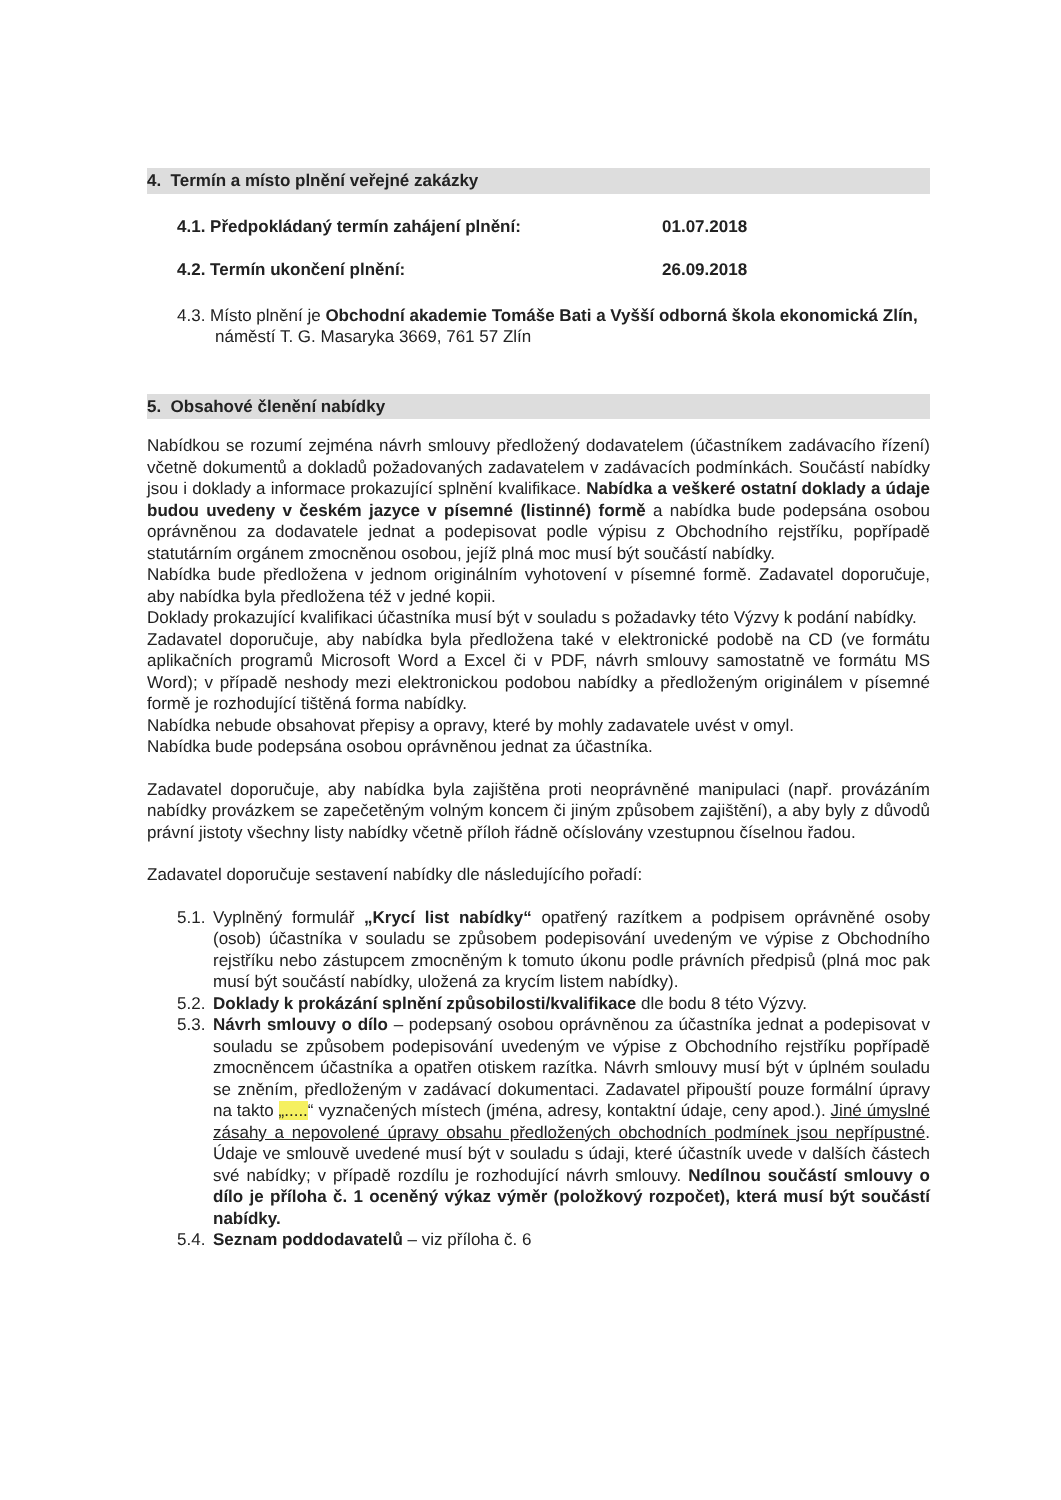4. Termín a místo plnění veřejné zakázky
4.1. Předpokládaný termín zahájení plnění: 01.07.2018
4.2. Termín ukončení plnění: 26.09.2018
4.3. Místo plnění je Obchodní akademie Tomáše Bati a Vyšší odborná škola ekonomická Zlín, náměstí T. G. Masaryka 3669, 761 57 Zlín
5. Obsahové členění nabídky
Nabídkou se rozumí zejména návrh smlouvy předložený dodavatelem (účastníkem zadávacího řízení) včetně dokumentů a dokladů požadovaných zadavatelem v zadávacích podmínkách. Součástí nabídky jsou i doklady a informace prokazující splnění kvalifikace. Nabídka a veškeré ostatní doklady a údaje budou uvedeny v českém jazyce v písemné (listinné) formě a nabídka bude podepsána osobou oprávněnou za dodavatele jednat a podepisovat podle výpisu z Obchodního rejstříku, popřípadě statutárním orgánem zmocněnou osobou, jejíž plná moc musí být součástí nabídky.
Nabídka bude předložena v jednom originálním vyhotovení v písemné formě. Zadavatel doporučuje, aby nabídka byla předložena též v jedné kopii.
Doklady prokazující kvalifikaci účastníka musí být v souladu s požadavky této Výzvy k podání nabídky.
Zadavatel doporučuje, aby nabídka byla předložena také v elektronické podobě na CD (ve formátu aplikačních programů Microsoft Word a Excel či v PDF, návrh smlouvy samostatně ve formátu MS Word); v případě neshody mezi elektronickou podobou nabídky a předloženým originálem v písemné formě je rozhodující tištěná forma nabídky.
Nabídka nebude obsahovat přepisy a opravy, které by mohly zadavatele uvést v omyl.
Nabídka bude podepsána osobou oprávněnou jednat za účastníka.
Zadavatel doporučuje, aby nabídka byla zajištěna proti neoprávněné manipulaci (např. provázáním nabídky provázkem se zapečetěným volným koncem či jiným způsobem zajištění), a aby byly z důvodů právní jistoty všechny listy nabídky včetně příloh řádně očíslovány vzestupnou číselnou řadou.
Zadavatel doporučuje sestavení nabídky dle následujícího pořadí:
5.1. Vyplněný formulář „Krycí list nabídky“ opatřený razítkem a podpisem oprávněné osoby (osob) účastníka v souladu se způsobem podepisování uvedeným ve výpise z Obchodního rejstříku nebo zástupcem zmocněným k tomuto úkonu podle právních předpisů (plná moc pak musí být součástí nabídky, uložená za krycím listem nabídky).
5.2. Doklady k prokázání splnění způsobilosti/kvalifikace dle bodu 8 této Výzvy.
5.3. Návrh smlouvy o dílo – podepsaný osobou oprávněnou za účastníka jednat a podepisovat v souladu se způsobem podepisování uvedeným ve výpise z Obchodního rejstříku popřípadě zmocněncem účastníka a opatřen otiskem razítka. Návrh smlouvy musí být v úplném souladu se zněním, předloženým v zadávací dokumentaci. Zadavatel připouští pouze formální úpravy na takto „.....“ vyznačených místech (jména, adresy, kontaktní údaje, ceny apod.). Jiné úmyslné zásahy a nepovolené úpravy obsahu předložených obchodních podmínek jsou nepřípustné. Údaje ve smlouvě uvedené musí být v souladu s údaji, které účastník uvede v dalších částech své nabídky; v případě rozdílu je rozhodující návrh smlouvy. Nedílnou součástí smlouvy o dílo je příloha č. 1 oceněný výkaz výměr (položkový rozpočet), která musí být součástí nabídky.
5.4. Seznam poddodavatelů – viz příloha č. 6